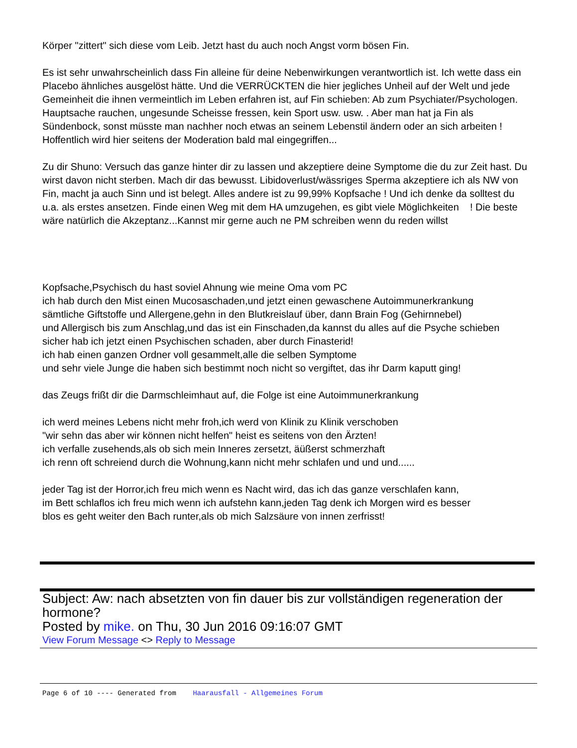Körper "zittert" sich diese vom Leib. Jetzt hast du auch noch Angst vorm bösen Fin.
Es ist sehr unwahrscheinlich dass Fin alleine für deine Nebenwirkungen verantwortlich ist. Ich wette dass ein Placebo ähnliches ausgelöst hätte. Und die VERRÜCKTEN die hier jegliches Unheil auf der Welt und jede Gemeinheit die ihnen vermeintlich im Leben erfahren ist, auf Fin schieben: Ab zum Psychiater/Psychologen. Hauptsache rauchen, ungesunde Scheisse fressen, kein Sport usw. usw. . Aber man hat ja Fin als Sündenbock, sonst müsste man nachher noch etwas an seinem Lebenstil ändern oder an sich arbeiten ! Hoffentlich wird hier seitens der Moderation bald mal eingegriffen...
Zu dir Shuno: Versuch das ganze hinter dir zu lassen und akzeptiere deine Symptome die du zur Zeit hast. Du wirst davon nicht sterben. Mach dir das bewusst. Libidoverlust/wässriges Sperma akzeptiere ich als NW von Fin, macht ja auch Sinn und ist belegt. Alles andere ist zu 99,99% Kopfsache ! Und ich denke da solltest du u.a. als erstes ansetzen. Finde einen Weg mit dem HA umzugehen, es gibt viele Möglichkeiten ! Die beste wäre natürlich die Akzeptanz...Kannst mir gerne auch ne PM schreiben wenn du reden willst
Kopfsache,Psychisch du hast soviel Ahnung wie meine Oma vom PC
ich hab durch den Mist einen Mucosaschaden,und jetzt einen gewaschene Autoimmunerkrankung
sämtliche Giftstoffe und Allergene,gehn in den Blutkreislauf über, dann Brain Fog (Gehirnnebel)
und Allergisch bis zum Anschlag,und das ist ein Finschaden,da kannst du alles auf die Psyche schieben
sicher hab ich jetzt einen Psychischen schaden, aber durch Finasterid!
ich hab einen ganzen Ordner voll gesammelt,alle die selben Symptome
und sehr viele Junge die haben sich bestimmt noch nicht so vergiftet, das ihr Darm kaputt ging!
das Zeugs frißt dir die Darmschleimhaut auf, die Folge ist eine Autoimmunerkrankung
ich werd meines Lebens nicht mehr froh,ich werd von Klinik zu Klinik verschoben
"wir sehn das aber wir können nicht helfen" heist es seitens von den Ärzten!
ich verfalle zusehends,als ob sich mein Inneres zersetzt, äüßerst schmerzhaft
ich renn oft schreiend durch die Wohnung,kann nicht mehr schlafen und und und......
jeder Tag ist der Horror,ich freu mich wenn es Nacht wird, das ich das ganze verschlafen kann,
im Bett schlaflos ich freu mich wenn ich aufstehn kann,jeden Tag denk ich Morgen wird es besser
blos es geht weiter den Bach runter,als ob mich Salzsäure von innen zerfrisst!
Subject: Aw: nach absetzten von fin dauer bis zur vollständigen regeneration der hormone?
Posted by mike. on Thu, 30 Jun 2016 09:16:07 GMT
View Forum Message <> Reply to Message
Page 6 of 10 ---- Generated from Haarausfall - Allgemeines Forum